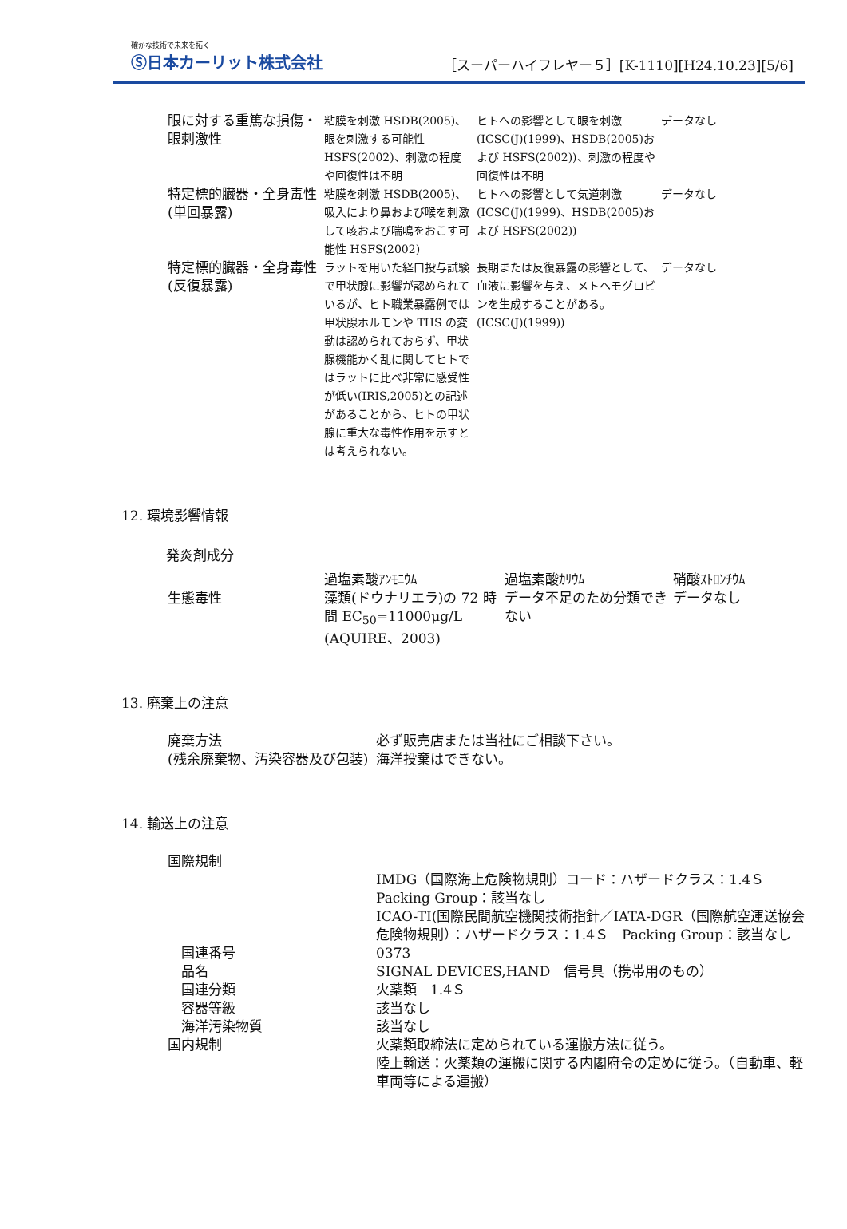確かな技術で未来を拓く
Ⓢ日本カーリット株式会社
［スーパーハイフレヤー５］[K-1110][H24.10.23][5/6]
| 眼に対する重篤な損傷・眼刺激性 | 粘膜を刺激 HSDB(2005)、眼を刺激する可能性 HSFS(2002)、刺激の程度や回復性は不明 | ヒトへの影響として眼を刺激(ICSC(J)(1999)、HSDB(2005)および HSFS(2002))、刺激の程度や回復性は不明 | データなし |
| 特定標的臓器・全身毒性(単回暴露) | 粘膜を刺激 HSDB(2005)、吸入により鼻および喉を刺激して咳および喘鳴をおこす可能性 HSFS(2002) | ヒトへの影響として気道刺激(ICSC(J)(1999)、HSDB(2005)および HSFS(2002)) | データなし |
| 特定標的臓器・全身毒性(反復暴露) | ラットを用いた経口投与試験で甲状腺に影響が認められているが、ヒト職業暴露例では甲状腺ホルモンや THS の変動は認められておらず、甲状腺機能かく乱に関してヒトではラットに比べ非常に感受性が低い(IRIS,2005)との記述があることから、ヒトの甲状腺に重大な毒性作用を示すとは考えられない。 | 長期または反復暴露の影響として、血液に影響を与え、メトヘモグロビンを生成することがある。(ICSC(J)(1999)) | データなし |
12. 環境影響情報
発炎剤成分
| | 過塩素酸ｱﾝﾓﾆｳﾑ | 過塩素酸ｶﾘｳﾑ | 硝酸ｽﾄﾛﾝﾁｳﾑ |
| 生態毒性 | 藻類(ドウナリエラ)の 72 時間 EC<sub>50</sub>=11000μg/L (AQUIRE、2003) | データ不足のため分類できない | データなし |
13. 廃棄上の注意
| 廃棄方法 (残余廃棄物、汚染容器及び包装) | 必ず販売店または当社にご相談下さい。 海洋投棄はできない。 |
14. 輸送上の注意
| 国際規制 | |
| | IMDG（国際海上危険物規則）コード：ハザードクラス：1.4Ｓ Packing Group：該当なし ICAO-TI(国際民間航空機関技術指針／IATA-DGR（国際航空運送協会危険物規則）：ハザードクラス：1.4Ｓ Packing Group：該当なし |
| 国連番号 | 0373 |
| 品名 | SIGNAL DEVICES,HAND 信号具（携帯用のもの） |
| 国連分類 | 火薬類 1.4Ｓ |
| 容器等級 | 該当なし |
| 海洋汚染物質 | 該当なし |
| 国内規制 | 火薬類取締法に定められている運搬方法に従う。 陸上輸送：火薬類の運搬に関する内閣府令の定めに従う。（自動車、軽車両等による運搬） |